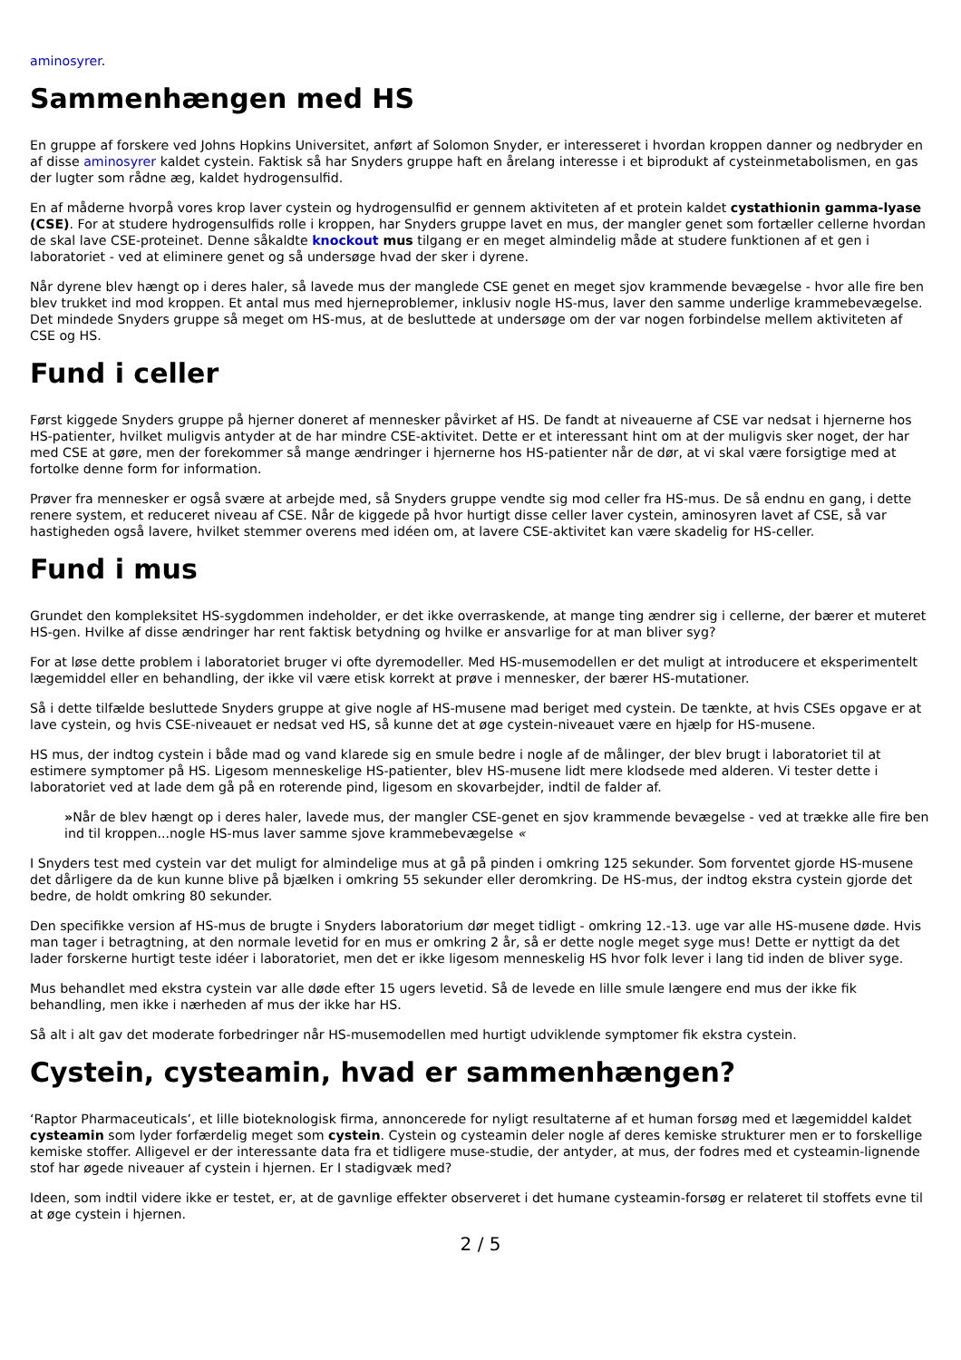aminosyrer.
Sammenhængen med HS
En gruppe af forskere ved Johns Hopkins Universitet, anført af Solomon Snyder, er interesseret i hvordan kroppen danner og nedbryder en af disse aminosyrer kaldet cystein. Faktisk så har Snyders gruppe haft en årelang interesse i et biprodukt af cysteinmetabolismen, en gas der lugter som rådne æg, kaldet hydrogensulfid.
En af måderne hvorpå vores krop laver cystein og hydrogensulfid er gennem aktiviteten af et protein kaldet cystathionin gamma-lyase (CSE). For at studere hydrogensulfids rolle i kroppen, har Snyders gruppe lavet en mus, der mangler genet som fortæller cellerne hvordan de skal lave CSE-proteinet. Denne såkaldte knockout mus tilgang er en meget almindelig måde at studere funktionen af et gen i laboratoriet - ved at eliminere genet og så undersøge hvad der sker i dyrene.
Når dyrene blev hængt op i deres haler, så lavede mus der manglede CSE genet en meget sjov krammende bevægelse - hvor alle fire ben blev trukket ind mod kroppen. Et antal mus med hjerneproblemer, inklusiv nogle HS-mus, laver den samme underlige krammebevægelse. Det mindede Snyders gruppe så meget om HS-mus, at de besluttede at undersøge om der var nogen forbindelse mellem aktiviteten af CSE og HS.
Fund i celler
Først kiggede Snyders gruppe på hjerner doneret af mennesker påvirket af HS. De fandt at niveauerne af CSE var nedsat i hjernerne hos HS-patienter, hvilket muligvis antyder at de har mindre CSE-aktivitet. Dette er et interessant hint om at der muligvis sker noget, der har med CSE at gøre, men der forekommer så mange ændringer i hjernerne hos HS-patienter når de dør, at vi skal være forsigtige med at fortolke denne form for information.
Prøver fra mennesker er også svære at arbejde med, så Snyders gruppe vendte sig mod celler fra HS-mus. De så endnu en gang, i dette renere system, et reduceret niveau af CSE. Når de kiggede på hvor hurtigt disse celler laver cystein, aminosyren lavet af CSE, så var hastigheden også lavere, hvilket stemmer overens med idéen om, at lavere CSE-aktivitet kan være skadelig for HS-celler.
Fund i mus
Grundet den kompleksitet HS-sygdommen indeholder, er det ikke overraskende, at mange ting ændrer sig i cellerne, der bærer et muteret HS-gen. Hvilke af disse ændringer har rent faktisk betydning og hvilke er ansvarlige for at man bliver syg?
For at løse dette problem i laboratoriet bruger vi ofte dyremodeller. Med HS-musemodellen er det muligt at introducere et eksperimentelt lægemiddel eller en behandling, der ikke vil være etisk korrekt at prøve i mennesker, der bærer HS-mutationer.
Så i dette tilfælde besluttede Snyders gruppe at give nogle af HS-musene mad beriget med cystein. De tænkte, at hvis CSEs opgave er at lave cystein, og hvis CSE-niveauet er nedsat ved HS, så kunne det at øge cystein-niveauet være en hjælp for HS-musene.
HS mus, der indtog cystein i både mad og vand klarede sig en smule bedre i nogle af de målinger, der blev brugt i laboratoriet til at estimere symptomer på HS. Ligesom menneskelige HS-patienter, blev HS-musene lidt mere klodsede med alderen. Vi tester dette i laboratoriet ved at lade dem gå på en roterende pind, ligesom en skovarbejder, indtil de falder af.
»Når de blev hængt op i deres haler, lavede mus, der mangler CSE-genet en sjov krammende bevægelse - ved at trække alle fire ben ind til kroppen...nogle HS-mus laver samme sjove krammebevægelse «
I Snyders test med cystein var det muligt for almindelige mus at gå på pinden i omkring 125 sekunder. Som forventet gjorde HS-musene det dårligere da de kun kunne blive på bjælken i omkring 55 sekunder eller deromkring. De HS-mus, der indtog ekstra cystein gjorde det bedre, de holdt omkring 80 sekunder.
Den specifikke version af HS-mus de brugte i Snyders laboratorium dør meget tidligt - omkring 12.-13. uge var alle HS-musene døde. Hvis man tager i betragtning, at den normale levetid for en mus er omkring 2 år, så er dette nogle meget syge mus! Dette er nyttigt da det lader forskerne hurtigt teste idéer i laboratoriet, men det er ikke ligesom menneskelig HS hvor folk lever i lang tid inden de bliver syge.
Mus behandlet med ekstra cystein var alle døde efter 15 ugers levetid. Så de levede en lille smule længere end mus der ikke fik behandling, men ikke i nærheden af mus der ikke har HS.
Så alt i alt gav det moderate forbedringer når HS-musemodellen med hurtigt udviklende symptomer fik ekstra cystein.
Cystein, cysteamin, hvad er sammenhængen?
‘Raptor Pharmaceuticals’, et lille bioteknologisk firma, annoncerede for nyligt resultaterne af et human forsøg med et lægemiddel kaldet cysteamin som lyder forfærdelig meget som cystein. Cystein og cysteamin deler nogle af deres kemiske strukturer men er to forskellige kemiske stoffer. Alligevel er der interessante data fra et tidligere muse-studie, der antyder, at mus, der fodres med et cysteamin-lignende stof har øgede niveauer af cystein i hjernen. Er I stadigvæk med?
Ideen, som indtil videre ikke er testet, er, at de gavnlige effekter observeret i det humane cysteamin-forsøg er relateret til stoffets evne til at øge cystein i hjernen.
2 / 5